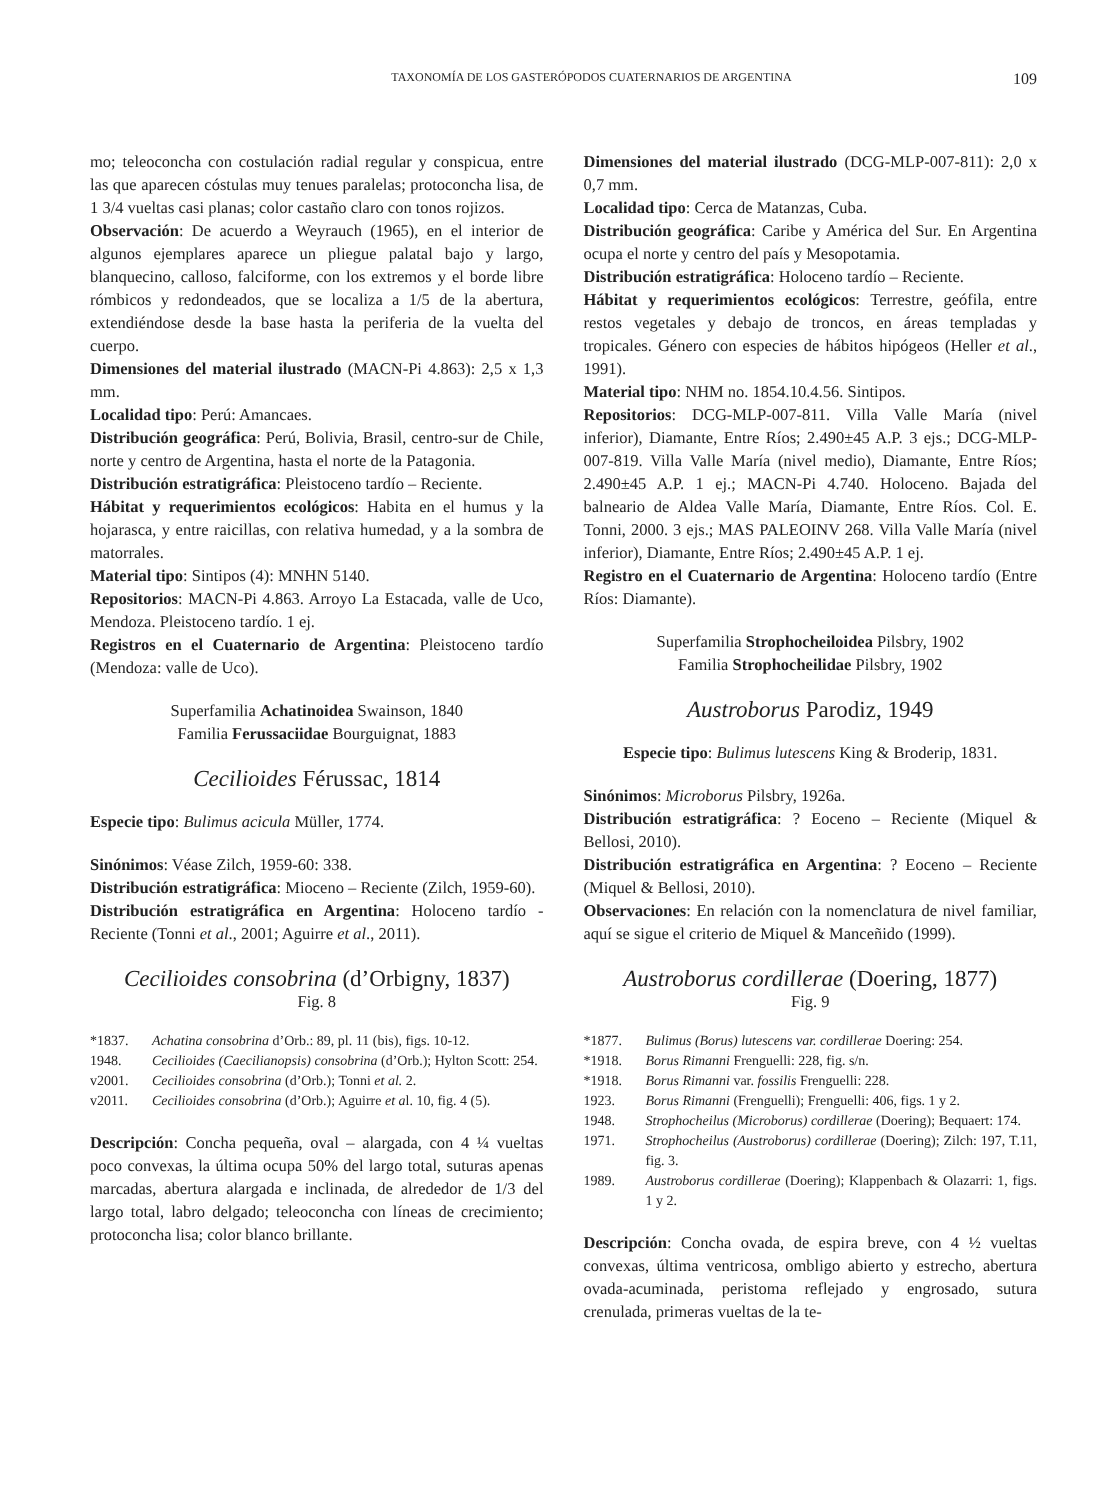TAXONOMÍA DE LOS GASTERÓPODOS CUATERNARIOS DE ARGENTINA 109
mo; teleoconcha con costulación radial regular y conspicua, entre las que aparecen cóstulas muy tenues paralelas; protoconcha lisa, de 1 3/4 vueltas casi planas; color castaño claro con tonos rojizos.
Observación: De acuerdo a Weyrauch (1965), en el interior de algunos ejemplares aparece un pliegue palatal bajo y largo, blanquecino, calloso, falciforme, con los extremos y el borde libre rómbicos y redondeados, que se localiza a 1/5 de la abertura, extendiéndose desde la base hasta la periferia de la vuelta del cuerpo.
Dimensiones del material ilustrado (MACN-Pi 4.863): 2,5 x 1,3 mm.
Localidad tipo: Perú: Amancaes.
Distribución geográfica: Perú, Bolivia, Brasil, centro-sur de Chile, norte y centro de Argentina, hasta el norte de la Patagonia.
Distribución estratigráfica: Pleistoceno tardío – Reciente.
Hábitat y requerimientos ecológicos: Habita en el humus y la hojarasca, y entre raicillas, con relativa humedad, y a la sombra de matorrales.
Material tipo: Sintipos (4): MNHN 5140.
Repositorios: MACN-Pi 4.863. Arroyo La Estacada, valle de Uco, Mendoza. Pleistoceno tardío. 1 ej.
Registros en el Cuaternario de Argentina: Pleistoceno tardío (Mendoza: valle de Uco).
Superfamilia Achatinoidea Swainson, 1840
Familia Ferussaciidae Bourguignat, 1883
Cecilioides Férussac, 1814
Especie tipo: Bulimus acicula Müller, 1774.
Sinónimos: Véase Zilch, 1959-60: 338.
Distribución estratigráfica: Mioceno – Reciente (Zilch, 1959-60).
Distribución estratigráfica en Argentina: Holoceno tardío - Reciente (Tonni et al., 2001; Aguirre et al., 2011).
Cecilioides consobrina (d’Orbigny, 1837)
Fig. 8
*1837. Achatina consobrina d’Orb.: 89, pl. 11 (bis), figs. 10-12.
1948. Cecilioides (Caecilianopsis) consobrina (d’Orb.); Hylton Scott: 254.
v2001. Cecilioides consobrina (d’Orb.); Tonni et al. 2.
v2011. Cecilioides consobrina (d’Orb.); Aguirre et al. 10, fig. 4 (5).
Descripción: Concha pequeña, oval – alargada, con 4 ¼ vueltas poco convexas, la última ocupa 50% del largo total, suturas apenas marcadas, abertura alargada e inclinada, de alrededor de 1/3 del largo total, labro delgado; teleoconcha con líneas de crecimiento; protoconcha lisa; color blanco brillante.
Dimensiones del material ilustrado (DCG-MLP-007-811): 2,0 x 0,7 mm.
Localidad tipo: Cerca de Matanzas, Cuba.
Distribución geográfica: Caribe y América del Sur. En Argentina ocupa el norte y centro del país y Mesopotamia.
Distribución estratigráfica: Holoceno tardío – Reciente.
Hábitat y requerimientos ecológicos: Terrestre, geófila, entre restos vegetales y debajo de troncos, en áreas templadas y tropicales. Género con especies de hábitos hipógeos (Heller et al., 1991).
Material tipo: NHM no. 1854.10.4.56. Sintipos.
Repositorios: DCG-MLP-007-811. Villa Valle María (nivel inferior), Diamante, Entre Ríos; 2.490±45 A.P. 3 ejs.; DCG-MLP-007-819. Villa Valle María (nivel medio), Diamante, Entre Ríos; 2.490±45 A.P. 1 ej.; MACN-Pi 4.740. Holoceno. Bajada del balneario de Aldea Valle María, Diamante, Entre Ríos. Col. E. Tonni, 2000. 3 ejs.; MAS PALEOINV 268. Villa Valle María (nivel inferior), Diamante, Entre Ríos; 2.490±45 A.P. 1 ej.
Registro en el Cuaternario de Argentina: Holoceno tardío (Entre Ríos: Diamante).
Superfamilia Strophocheiloidea Pilsbry, 1902
Familia Strophocheilidae Pilsbry, 1902
Austroborus Parodiz, 1949
Especie tipo: Bulimus lutescens King & Broderip, 1831.
Sinónimos: Microborus Pilsbry, 1926a.
Distribución estratigráfica: ? Eoceno – Reciente (Miquel & Bellosi, 2010).
Distribución estratigráfica en Argentina: ? Eoceno – Reciente (Miquel & Bellosi, 2010).
Observaciones: En relación con la nomenclatura de nivel familiar, aquí se sigue el criterio de Miquel & Manceñido (1999).
Austroborus cordillerae (Doering, 1877)
Fig. 9
*1877. Bulimus (Borus) lutescens var. cordillerae Doering: 254.
*1918. Borus Rimanni Frenguelli: 228, fig. s/n.
*1918. Borus Rimanni var. fossilis Frenguelli: 228.
1923. Borus Rimanni (Frenguelli); Frenguelli: 406, figs. 1 y 2.
1948. Strophocheilus (Microborus) cordillerae (Doering); Bequaert: 174.
1971. Strophocheilus (Austroborus) cordillerae (Doering); Zilch: 197, T.11, fig. 3.
1989. Austroborus cordillerae (Doering); Klappenbach & Olazarri: 1, figs. 1 y 2.
Descripción: Concha ovada, de espira breve, con 4 ½ vueltas convexas, última ventricosa, ombligo abierto y estrecho, abertura ovada-acuminada, peristoma reflejado y engrosado, sutura crenulada, primeras vueltas de la te-